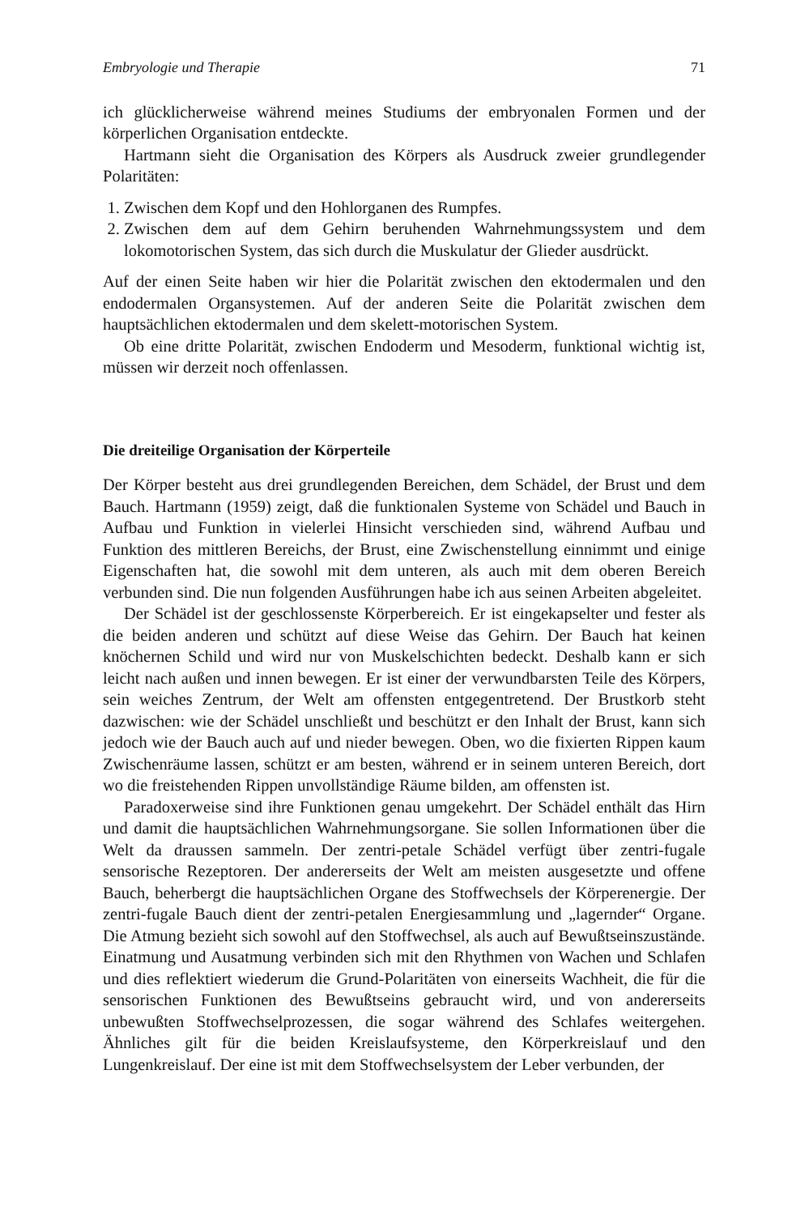Embryologie und Therapie 71
ich glücklicherweise während meines Studiums der embryonalen Formen und der körperlichen Organisation entdeckte.
Hartmann sieht die Organisation des Körpers als Ausdruck zweier grundlegender Polaritäten:
1. Zwischen dem Kopf und den Hohlorganen des Rumpfes.
2. Zwischen dem auf dem Gehirn beruhenden Wahrnehmungssystem und dem lokomotorischen System, das sich durch die Muskulatur der Glieder ausdrückt.
Auf der einen Seite haben wir hier die Polarität zwischen den ektodermalen und den endodermalen Organsystemen. Auf der anderen Seite die Polarität zwischen dem hauptsächlichen ektodermalen und dem skelett-motorischen System.
Ob eine dritte Polarität, zwischen Endoderm und Mesoderm, funktional wichtig ist, müssen wir derzeit noch offenlassen.
Die dreiteilige Organisation der Körperteile
Der Körper besteht aus drei grundlegenden Bereichen, dem Schädel, der Brust und dem Bauch. Hartmann (1959) zeigt, daß die funktionalen Systeme von Schädel und Bauch in Aufbau und Funktion in vielerlei Hinsicht verschieden sind, während Aufbau und Funktion des mittleren Bereichs, der Brust, eine Zwischenstellung einnimmt und einige Eigenschaften hat, die sowohl mit dem unteren, als auch mit dem oberen Bereich verbunden sind. Die nun folgenden Ausführungen habe ich aus seinen Arbeiten abgeleitet.
Der Schädel ist der geschlossenste Körperbereich. Er ist eingekapselter und fester als die beiden anderen und schützt auf diese Weise das Gehirn. Der Bauch hat keinen knöchernen Schild und wird nur von Muskelschichten bedeckt. Deshalb kann er sich leicht nach außen und innen bewegen. Er ist einer der verwundbarsten Teile des Körpers, sein weiches Zentrum, der Welt am offensten entgegentretend. Der Brustkorb steht dazwischen: wie der Schädel unschließt und beschützt er den Inhalt der Brust, kann sich jedoch wie der Bauch auch auf und nieder bewegen. Oben, wo die fixierten Rippen kaum Zwischenräume lassen, schützt er am besten, während er in seinem unteren Bereich, dort wo die freistehenden Rippen unvollständige Räume bilden, am offensten ist.
Paradoxerweise sind ihre Funktionen genau umgekehrt. Der Schädel enthält das Hirn und damit die hauptsächlichen Wahrnehmungsorgane. Sie sollen Informationen über die Welt da draussen sammeln. Der zentri-petale Schädel verfügt über zentri-fugale sensorische Rezeptoren. Der andererseits der Welt am meisten ausgesetzte und offene Bauch, beherbergt die hauptsächlichen Organe des Stoffwechsels der Körperenergie. Der zentri-fugale Bauch dient der zentri-petalen Energiesammlung und „lagernder“ Organe. Die Atmung bezieht sich sowohl auf den Stoffwechsel, als auch auf Bewußtseinszustände. Einatmung und Ausatmung verbinden sich mit den Rhythmen von Wachen und Schlafen und dies reflektiert wiederum die Grund-Polaritäten von einerseits Wachheit, die für die sensorischen Funktionen des Bewußtseins gebraucht wird, und von andererseits unbewußten Stoffwechselprozessen, die sogar während des Schlafes weitergehen. Ähnliches gilt für die beiden Kreislaufsysteme, den Körperkreislauf und den Lungenkreislauf. Der eine ist mit dem Stoffwechselsystem der Leber verbunden, der